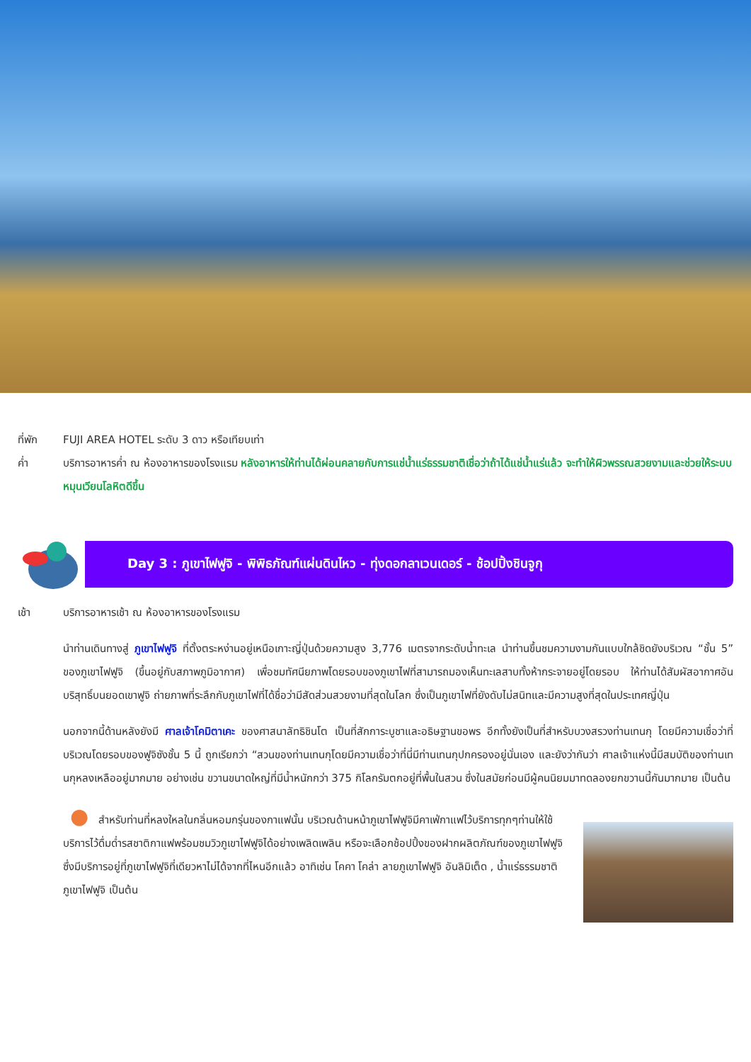ที่พัก FUJI AREA HOTEL ระดับ 3 ดาว หรือเทียบเท่า
ค่ำ บริการอาหารค่ำ ณ ห้องอาหารของโรงแรม หลังอาหารให้ท่านได้ผ่อนคลายกับการแช่น้ำแร่ธรรมชาติเชื่อว่าถ้าได้แช่น้ำแร่แล้ว จะทำให้ผิวพรรณสวยงามและช่วยให้ระบบหมุนเวียนโลหิตดีขึ้น
Day 3 : ภูเขาไฟฟูจิ - พิพิธภัณฑ์แผ่นดินไหว - ทุ่งดอกลาเวนเดอร์ - ช้อปปิ้งชินจูกุ
เช้า บริการอาหารเช้า ณ ห้องอาหารของโรงแรม
นำท่านเดินทางสู่ ภูเขาไฟฟูจิ ที่ตั้งตระหง่านอยู่เหนือเกาะญี่ปุ่นด้วยความสูง 3,776 เมตรจากระดับน้ำทะเล นำท่านขึ้นชมความงามกันแบบใกล้ชิดยังบริเวณ “ชั้น 5” ของภูเขาไฟฟูจิ (ขึ้นอยู่กับสภาพภูมิอากาศ) เพื่อชมทัศนียภาพโดยรอบของภูเขาไฟที่สามารถมองเห็นทะเลสาบทั้งห้ากระจายอยู่โดยรอบ ให้ท่านได้สัมผัสอากาศอันบริสุทธิ์บนยอดเขาฟูจิ ถ่ายภาพที่ระลึกกับภูเขาไฟที่ได้ชื่อว่ามีสัดส่วนสวยงามที่สุดในโลก ซึ่งเป็นภูเขาไฟที่ยังดับไม่สนิทและมีความสูงที่สุดในประเทศญี่ปุ่น
นอกจากนี้ด้านหลังยังมี ศาลเจ้าโคมิตาเคะ ของศาสนาลัทธิชินโต เป็นที่สักการะบูชาและอธิษฐานขอพร อีกทั้งยังเป็นที่สำหรับบวงสรวงท่านเทนกุ โดยมีความเชื่อว่าที่บริเวณโดยรอบของฟูจิซังชั้น 5 นี้ ถูกเรียกว่า “สวนของท่านเทนกุโดยมีความเชื่อว่าที่นี่มีท่านเทนกุปกครองอยู่นั่นเอง และยังว่ากันว่า ศาลเจ้าแห่งนี้มีสมบัติของท่านเทนกุหลงเหลืออยู่มากมาย อย่างเช่น ขวานขนาดใหญ่ที่มีน้ำหนักกว่า 375 กิโลกรัมตกอยู่ที่พื้นในสวน ซึ่งในสมัยก่อนมีผู้คนนิยมมาทดลองยกขวานนี้กันมากมาย เป็นต้น
● สำหรับท่านที่หลงใหลในกลิ่นหอมกรุ่นของกาแฟนั้น บริเวณด้านหน้าภูเขาไฟฟูจิมีคาเฟ่กาแฟไว้บริการทุกๆท่านให้ใช้บริการไว้ดื่มด่ำรสชาติกาแฟพร้อมชมวิวภูเขาไฟฟูจิได้อย่างเพลิดเพลิน หรือจะเลือกช้อปปิ้งของฝากผลิตภัณฑ์ของภูเขาไฟฟูจิซึ่งมีบริการอยู่ที่ภูเขาไฟฟูจิที่เดียวหาไม่ได้จากที่ไหนอีกแล้ว อาทิเช่น โคคา โคล่า ลายภูเขาไฟฟูจิ อันลิมิเต็ด , น้ำแร่ธรรมชาติภูเขาไฟฟูจิ เป็นต้น